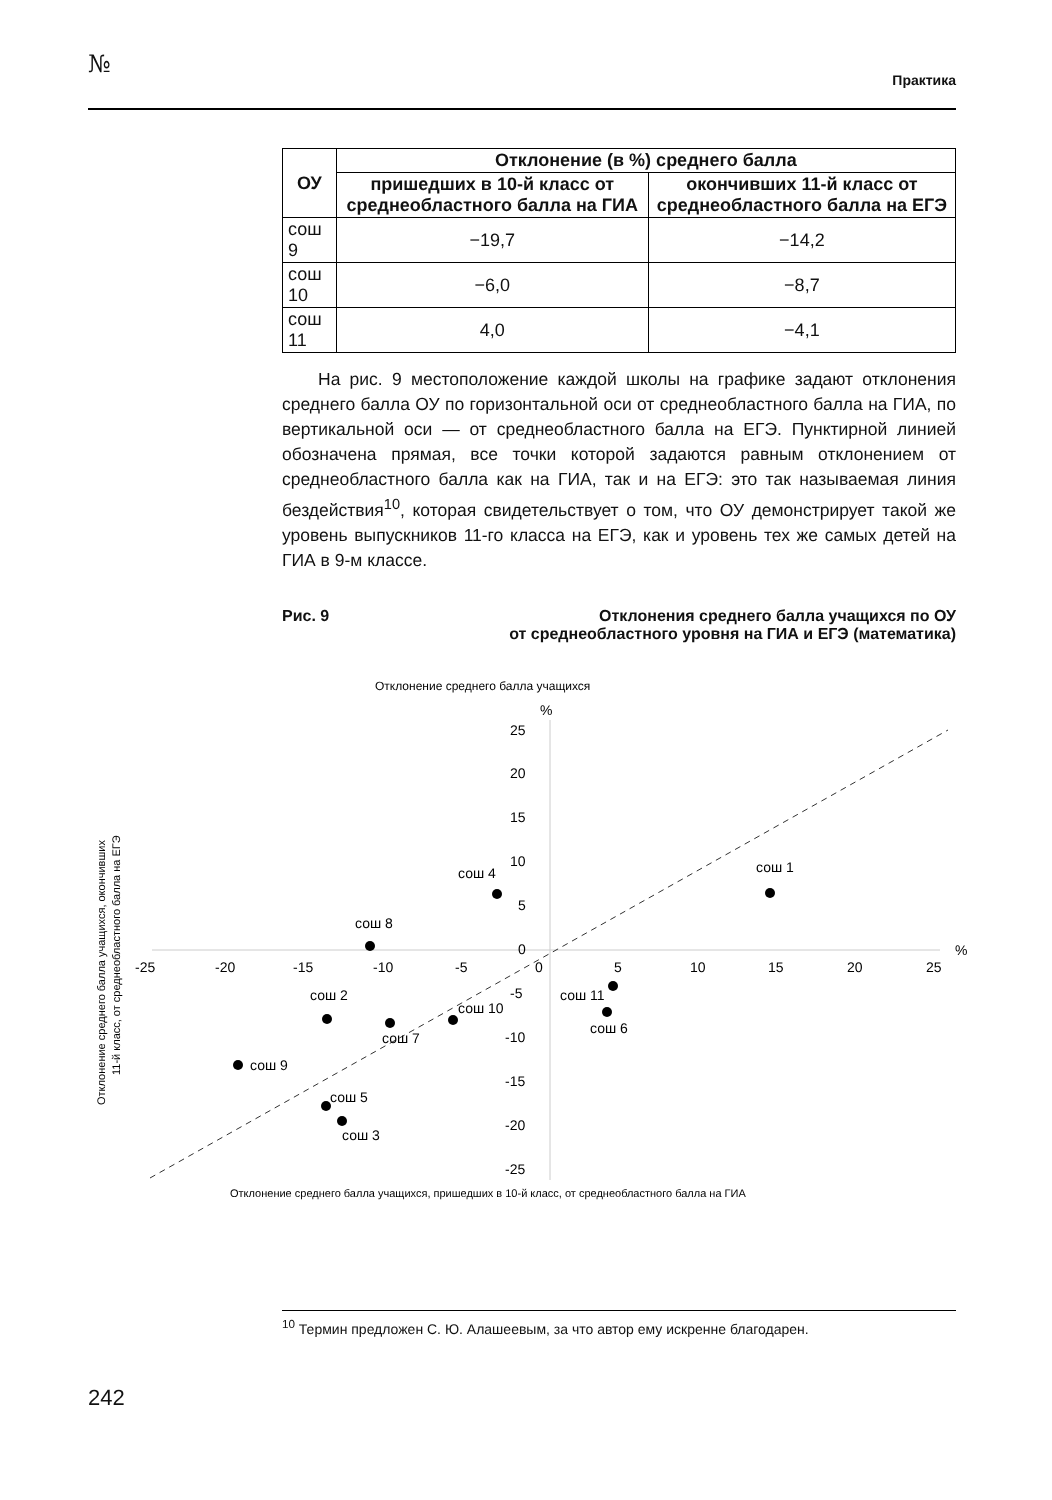№
Практика
| ОУ | Отклонение (в %) среднего балла | |
| --- | --- | --- |
| | пришедших в 10-й класс от среднеобластного балла на ГИА | окончивших 11-й класс от среднеобластного балла на ЕГЭ |
| сош 9 | −19,7 | −14,2 |
| сош 10 | −6,0 | −8,7 |
| сош 11 | 4,0 | −4,1 |
На рис. 9 местоположение каждой школы на графике задают отклонения среднего балла ОУ по горизонтальной оси от среднеобластного балла на ГИА, по вертикальной оси — от среднеобластного балла на ЕГЭ. Пунктирной линией обозначена прямая, все точки которой задаются равным отклонением от среднеобластного балла как на ГИА, так и на ЕГЭ: это так называемая линия бездействия<sup>10</sup>, которая свидетельствует о том, что ОУ демонстрирует такой же уровень выпускников 11-го класса на ЕГЭ, как и уровень тех же самых детей на ГИА в 9-м классе.
Рис. 9 Отклонения среднего балла учащихся по ОУ
от среднеобластного уровня на ГИА и ЕГЭ (математика)
Отклонение среднего балла учащихся
%
25
20
15
10
5
0
-5
-10
-15
-20
-25
-25
-20
-15
-10
-5
0
5
10
15
20
25
%
сош 1
сош 4
сош 8
сош 11
сош 6
сош 2
сош 10
сош 7
сош 9
сош 5
сош 3
Отклонение среднего балла учащихся, пришедших в 10-й класс, от среднеобластного балла на ГИА
Отклонение среднего балла учащихся, окончивших
11-й класс, от среднеобластного балла на ЕГЭ
<sup>10</sup> Термин предложен С. Ю. Алашеевым, за что автор ему искренне благодарен.
242